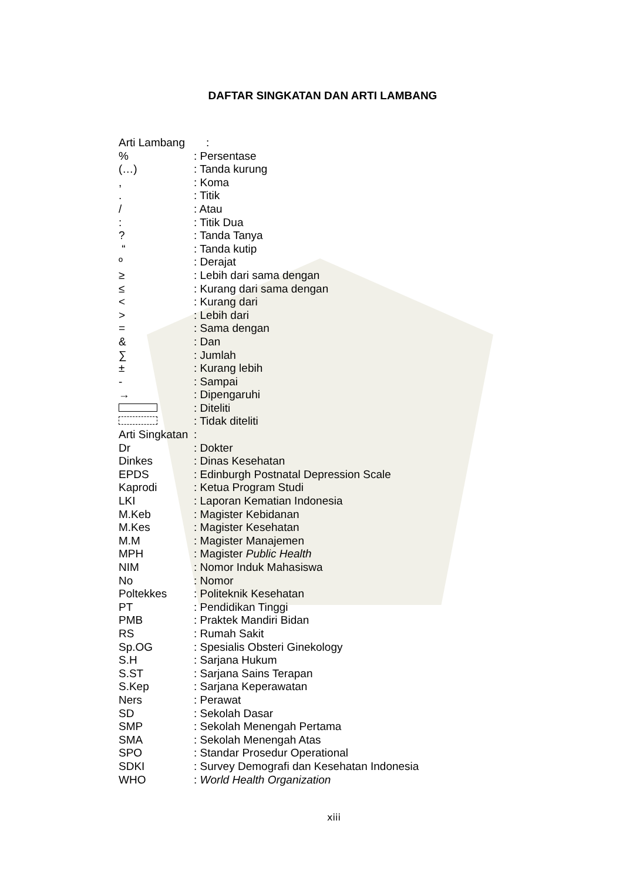DAFTAR SINGKATAN DAN ARTI LAMBANG
Arti Lambang :
%: Persentase
(…): Tanda kurung
,: Koma
.: Titik
/: Atau
:: Titik Dua
?: Tanda Tanya
“: Tanda kutip
º: Derajat
≥: Lebih dari sama dengan
≤: Kurang dari sama dengan
<: Kurang dari
>: Lebih dari
=: Sama dengan
&: Dan
∑: Jumlah
±: Kurang lebih
-: Sampai
→: Dipengaruhi
: Diteliti
: Tidak diteliti
Arti Singkatan:
Dr: Dokter
Dinkes: Dinas Kesehatan
EPDS: Edinburgh Postnatal Depression Scale
Kaprodi: Ketua Program Studi
LKI: Laporan Kematian Indonesia
M.Keb: Magister Kebidanan
M.Kes: Magister Kesehatan
M.M: Magister Manajemen
MPH: Magister Public Health
NIM: Nomor Induk Mahasiswa
No: Nomor
Poltekkes: Politeknik Kesehatan
PT: Pendidikan Tinggi
PMB: Praktek Mandiri Bidan
RS: Rumah Sakit
Sp.OG: Spesialis Obsteri Ginekology
S.H: Sarjana Hukum
S.ST: Sarjana Sains Terapan
S.Kep: Sarjana Keperawatan
Ners: Perawat
SD: Sekolah Dasar
SMP: Sekolah Menengah Pertama
SMA: Sekolah Menengah Atas
SPO: Standar Prosedur Operational
SDKI: Survey Demografi dan Kesehatan Indonesia
WHO: World Health Organization
xiii